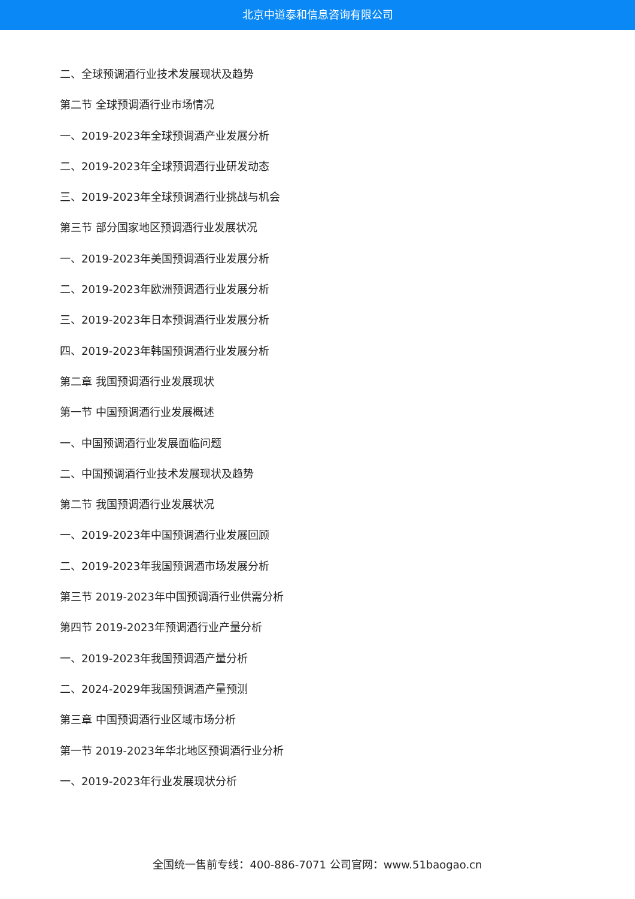北京中道泰和信息咨询有限公司
二、全球预调酒行业技术发展现状及趋势
第二节 全球预调酒行业市场情况
一、2019-2023年全球预调酒产业发展分析
二、2019-2023年全球预调酒行业研发动态
三、2019-2023年全球预调酒行业挑战与机会
第三节 部分国家地区预调酒行业发展状况
一、2019-2023年美国预调酒行业发展分析
二、2019-2023年欧洲预调酒行业发展分析
三、2019-2023年日本预调酒行业发展分析
四、2019-2023年韩国预调酒行业发展分析
第二章 我国预调酒行业发展现状
第一节 中国预调酒行业发展概述
一、中国预调酒行业发展面临问题
二、中国预调酒行业技术发展现状及趋势
第二节 我国预调酒行业发展状况
一、2019-2023年中国预调酒行业发展回顾
二、2019-2023年我国预调酒市场发展分析
第三节 2019-2023年中国预调酒行业供需分析
第四节 2019-2023年预调酒行业产量分析
一、2019-2023年我国预调酒产量分析
二、2024-2029年我国预调酒产量预测
第三章 中国预调酒行业区域市场分析
第一节 2019-2023年华北地区预调酒行业分析
一、2019-2023年行业发展现状分析
全国统一售前专线：400-886-7071 公司官网：www.51baogao.cn